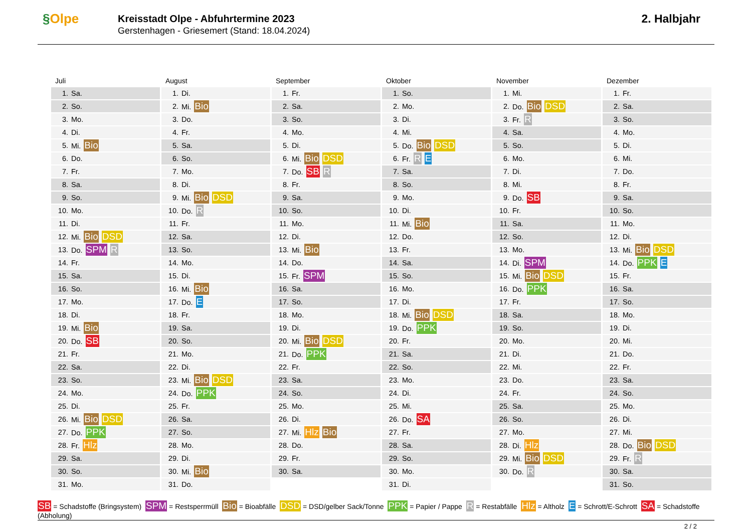§Olpe
Kreisstadt Olpe - Abfuhrtermine 2023
Gerstenhagen - Griesemert (Stand: 18.04.2024)
2. Halbjahr
Juli
| 1. | Sa. |
| 2. | So. |
| 3. | Mo. |
| 4. | Di. |
| 5. | Mi. Bio |
| 6. | Do. |
| 7. | Fr. |
| 8. | Sa. |
| 9. | So. |
| 10. | Mo. |
| 11. | Di. |
| 12. | Mi. Bio DSD |
| 13. | Do. SPM R |
| 14. | Fr. |
| 15. | Sa. |
| 16. | So. |
| 17. | Mo. |
| 18. | Di. |
| 19. | Mi. Bio |
| 20. | Do. SB |
| 21. | Fr. |
| 22. | Sa. |
| 23. | So. |
| 24. | Mo. |
| 25. | Di. |
| 26. | Mi. Bio DSD |
| 27. | Do. PPK |
| 28. | Fr. Hlz |
| 29. | Sa. |
| 30. | So. |
| 31. | Mo. |
August
| 1. | Di. |
| 2. | Mi. Bio |
| 3. | Do. |
| 4. | Fr. |
| 5. | Sa. |
| 6. | So. |
| 7. | Mo. |
| 8. | Di. |
| 9. | Mi. Bio DSD |
| 10. | Do. R |
| 11. | Fr. |
| 12. | Sa. |
| 13. | So. |
| 14. | Mo. |
| 15. | Di. |
| 16. | Mi. Bio |
| 17. | Do. E |
| 18. | Fr. |
| 19. | Sa. |
| 20. | So. |
| 21. | Mo. |
| 22. | Di. |
| 23. | Mi. Bio DSD |
| 24. | Do. PPK |
| 25. | Fr. |
| 26. | Sa. |
| 27. | So. |
| 28. | Mo. |
| 29. | Di. |
| 30. | Mi. Bio |
| 31. | Do. |
September
| 1. | Fr. |
| 2. | Sa. |
| 3. | So. |
| 4. | Mo. |
| 5. | Di. |
| 6. | Mi. Bio DSD |
| 7. | Do. SB R |
| 8. | Fr. |
| 9. | Sa. |
| 10. | So. |
| 11. | Mo. |
| 12. | Di. |
| 13. | Mi. Bio |
| 14. | Do. |
| 15. | Fr. SPM |
| 16. | Sa. |
| 17. | So. |
| 18. | Mo. |
| 19. | Di. |
| 20. | Mi. Bio DSD |
| 21. | Do. PPK |
| 22. | Fr. |
| 23. | Sa. |
| 24. | So. |
| 25. | Mo. |
| 26. | Di. |
| 27. | Mi. Hlz Bio |
| 28. | Do. |
| 29. | Fr. |
| 30. | Sa. |
Oktober
| 1. | So. |
| 2. | Mo. |
| 3. | Di. |
| 4. | Mi. |
| 5. | Do. Bio DSD |
| 6. | Fr. R E |
| 7. | Sa. |
| 8. | So. |
| 9. | Mo. |
| 10. | Di. |
| 11. | Mi. Bio |
| 12. | Do. |
| 13. | Fr. |
| 14. | Sa. |
| 15. | So. |
| 16. | Mo. |
| 17. | Di. |
| 18. | Mi. Bio DSD |
| 19. | Do. PPK |
| 20. | Fr. |
| 21. | Sa. |
| 22. | So. |
| 23. | Mo. |
| 24. | Di. |
| 25. | Mi. |
| 26. | Do. SA |
| 27. | Fr. |
| 28. | Sa. |
| 29. | So. |
| 30. | Mo. |
| 31. | Di. |
November
| 1. | Mi. |
| 2. | Do. Bio DSD |
| 3. | Fr. R |
| 4. | Sa. |
| 5. | So. |
| 6. | Mo. |
| 7. | Di. |
| 8. | Mi. |
| 9. | Do. SB |
| 10. | Fr. |
| 11. | Sa. |
| 12. | So. |
| 13. | Mo. |
| 14. | Di. SPM |
| 15. | Mi. Bio DSD |
| 16. | Do. PPK |
| 17. | Fr. |
| 18. | Sa. |
| 19. | So. |
| 20. | Mo. |
| 21. | Di. |
| 22. | Mi. |
| 23. | Do. |
| 24. | Fr. |
| 25. | Sa. |
| 26. | So. |
| 27. | Mo. |
| 28. | Di. Hlz |
| 29. | Mi. Bio DSD |
| 30. | Do. R |
Dezember
| 1. | Fr. |
| 2. | Sa. |
| 3. | So. |
| 4. | Mo. |
| 5. | Di. |
| 6. | Mi. |
| 7. | Do. |
| 8. | Fr. |
| 9. | Sa. |
| 10. | So. |
| 11. | Mo. |
| 12. | Di. |
| 13. | Mi. Bio DSD |
| 14. | Do. PPK E |
| 15. | Fr. |
| 16. | Sa. |
| 17. | So. |
| 18. | Mo. |
| 19. | Di. |
| 20. | Mi. |
| 21. | Do. |
| 22. | Fr. |
| 23. | Sa. |
| 24. | So. |
| 25. | Mo. |
| 26. | Di. |
| 27. | Mi. |
| 28. | Do. Bio DSD |
| 29. | Fr. R |
| 30. | Sa. |
| 31. | So. |
SB = Schadstoffe (Bringsystem) SPM = Restsperrmüll Bio = Bioabfälle DSD = DSD/gelber Sack/Tonne PPK = Papier / Pappe R = Restabfälle Hlz = Altholz E = Schrott/E-Schrott SA = Schadstoffe (Abholung)
2 / 2